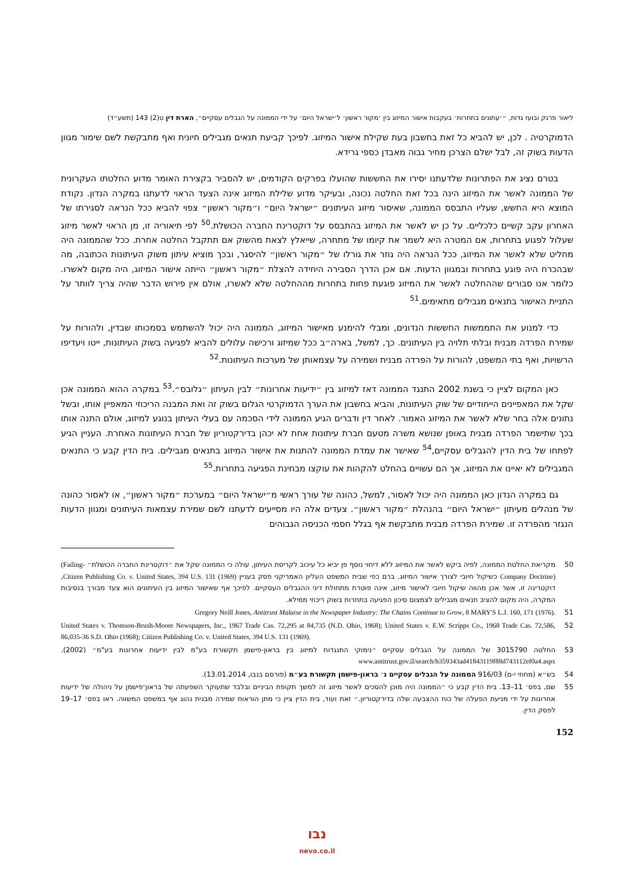ליאור פרנק ובועז גדות, ״׳עתונים בתחרות׳ בעקבות אישור המיזוג בין ׳מקור ראשון׳ ל׳ישראל היום׳ על ידי הממונה על הגבלים עסקיים״, הארת דין ט(2) 143 (תשע״ד)
הדמוקרטיה . לכן, יש להביא כל זאת בחשבון בעת שקילת אישור המיזוג. לפיכך קביעת תנאים מגבילים חיונית ואף מתבקשת לשם שימור מגוון הדעות בשוק זה, לבל ישלם הצרכן מחיר גבוה מאבדן כספי גרידא.
בטרם נציג את הפתרונות שלדעתנו יסירו את החששות שהועלו בפרקים הקודמים, יש להסביר בקצירת האומר מדוע החלטתו העקרונית של הממונה לאשר את המיזוג הינה בכל זאת החלטה נכונה, ובעיקר מדוע שלילת המיזוג אינה הצעד הראוי לדעתנו במקרה הנדון. נקודת המוצא היא החשש, שעליו התבסס הממונה, שאיסור מיזוג העיתונים ״ישראל היום״ ו״מקור ראשון״ צפוי להביא ככל הנראה לסגירתו של האחרון עקב קשיים כלכליים. על כן יש לאשר את המיזוג בהתבסס על דוקטרינת החברה הכושלת.<sup>50</sup> לפי תיאוריה זו, מן הראוי לאשר מיזוג שעלול לפגוע בתחרות, אם המטרה היא לשמר את קיומו של מתחרה, שייאלץ לצאת מהשוק אם תתקבל החלטה אחרת. ככל שהממונה היה מחליט שלא לאשר את המיזוג, ככל הנראה היה גוזר את גורלו של ״מקור ראשון״ להיסגר, ובכך מוציא עיתון משוק העיתונות הכתובה, מה שבהכרח היה פוגע בתחרות ובמגוון הדעות. אם אכן הדרך הסבירה היחידה להצלת ״מקור ראשון״ הייתה אישור המיזוג, היה מקום לאשרו. כלומר אנו סבורים שההחלטה לאשר את המיזוג פוגעת פחות בתחרות מההחלטה שלא לאשרו, אולם אין פירוש הדבר שהיה צריך לוותר על התניית האישור בתנאים מגבילים מתאימים.<sup>51</sup>
כדי למנוע את התממשות החששות הנדונים, ומבלי להימנע מאישור המיזוג, הממונה היה יכול להשתמש בסמכותו שבדין, ולהורות על שמירת הפרדה מבנית ובלתי תלויה בין העיתונים. כך, למשל, בארה״ב ככל שמיזוג ורכישה עלולים להביא לפגיעה בשוק העיתונות, ייטו ויעדיפו הרשויות, ואף בתי המשפט, להורות על הפרדה מבנית ושמירה על עצמאותן של מערכות העיתונות.<sup>52</sup>
כאן המקום לציין כי בשנת 2002 התנגד הממונה דאז למיזוג בין ״ידיעות אחרונות״ לבין העיתון ״גלובס״.<sup>53</sup> במקרה ההוא הממונה אכן שקל את המאפיינים הייחודיים של שוק העיתונות, והביא בחשבון את הערך הדמוקרטי הגלום בשוק זה ואת המבנה הריכוזי המאפיין אותו, ובשל נתונים אלה בחר שלא לאשר את המיזוג האמור. לאחר דין ודברים הגיע הממונה לידי הסכמה עם בעלי העיתון בנוגע למיזוג, אולם התנה אותו בכך שתישמר הפרדה מבנית באופן שנושא משרה מטעם חברת עיתונות אחת לא יכהן בדירקטוריון של חברת העיתונות האחרת. העניין הגיע לפתחו של בית הדין להגבלים עסקיים,<sup>54</sup> שאישר את עמדת הממונה להתנות את אישור המיזוג בתנאים מגבילים. בית הדין קבע כי התנאים המגבילים לא יאיינו את המיזוג, אך הם עשויים בהחלט להקהות את עוקצו מבחינת הפגיעה בתחרות.<sup>55</sup>
גם במקרה הנדון כאן הממונה היה יכול לאסור, למשל, כהונה של עורך ראשי מ״ישראל היום״ במערכת ״מקור ראשון״, או לאסור כהונה של מנהלים מעיתון ״ישראל היום״ בהנהלת ״מקור ראשון״. צעדים אלה היו מסייעים לדעתנו לשם שמירת עצמאות העיתונים ומגוון הדעות הנגזר מהפרדה זו. שמירת הפרדה מבנית מתבקשת אף בגלל חסמי הכניסה הגבוהים
50 מקריאת החלטת הממונה, לפיה ביקש לאשר את המיזוג ללא דיחוי נוסף פן יביא כל עיכוב לקריסת העיתון, עולה כי הממונה שקל את ״דוקטרינת החברה הכושלת״ (Failing-Company Doctrine) כשיקול חיובי לצורך אישור המיזוג. ברם כפי שבית המשפט העליון האמריקני פסק בעניין Citizen Publishing Co. v. United States, 394 U.S. 131 (1969), דוקטרינה זו, אשר אכן מהווה שיקול חיובי לאישור מיזוג, אינה פוטרת מתחולת דיני ההגבלים העסקיים. לפיכך אף שאישור המיזוג בין העיתונים הוא צעד מבורך בנסיבות המקרה, היה מקום להציב תנאים מגבילים לצמצום סיכון הפגיעה בתחרות בשוק ריכוזי ממילא.
51 Gregory Neill Jones, Antitrust Malaise in the Newspaper Industry: The Chains Continue to Grow, 8 MARY'S L.J. 160, 171 (1976).
52 United States v. Thomson-Brush-Moore Newspapers, Inc., 1967 Trade Cas. 72,295 at 84,735 (N.D. Ohio, 1968); United States v. E.W. Scripps Co., 1968 Trade Cas. 72,586, 86,035-36 S.D. Ohio (1968); Citizen Publishing Co. v. United States, 394 U.S. 131 (1969).
53 החלטה 3015790 של הממונה על הגבלים עסקיים ״נימוקי התנגדות למיזוג בין בראון-פישמן תקשורת בע"מ לבין ידיעות אחרונות בע"מ״ (2002). www.antitrust.gov.il/search/b359343ad41843119f88d743112ef0a4.aspx
54 בש״א (מחוזי י-ם) 916/03 הממונה על הגבלים עסקיים נ׳ בראון-פישמן תקשורת בע״מ (פורסם בנבו, 13.01.2014).
55 שם, בפס׳ 11–13. בית הדין קבע כי ״הממונה היה מוכן להסכים לאשר מיזוג זה למשך תקופת הביניים ובלבד שתעוקר השפעתה של בראון־פישמן על ניהולה של ידיעות אחרונות על ידי מניעת הפעלה של כוח ההצבעה שלה בדירקטוריון.״ זאת ועוד, בית הדין ציין כי מתן הוראות שמירה מבנית נהוג אף במשפט המשווה. ראו בפס׳ 17–19 לפסק הדין.
152
נבו
nevo.co.il